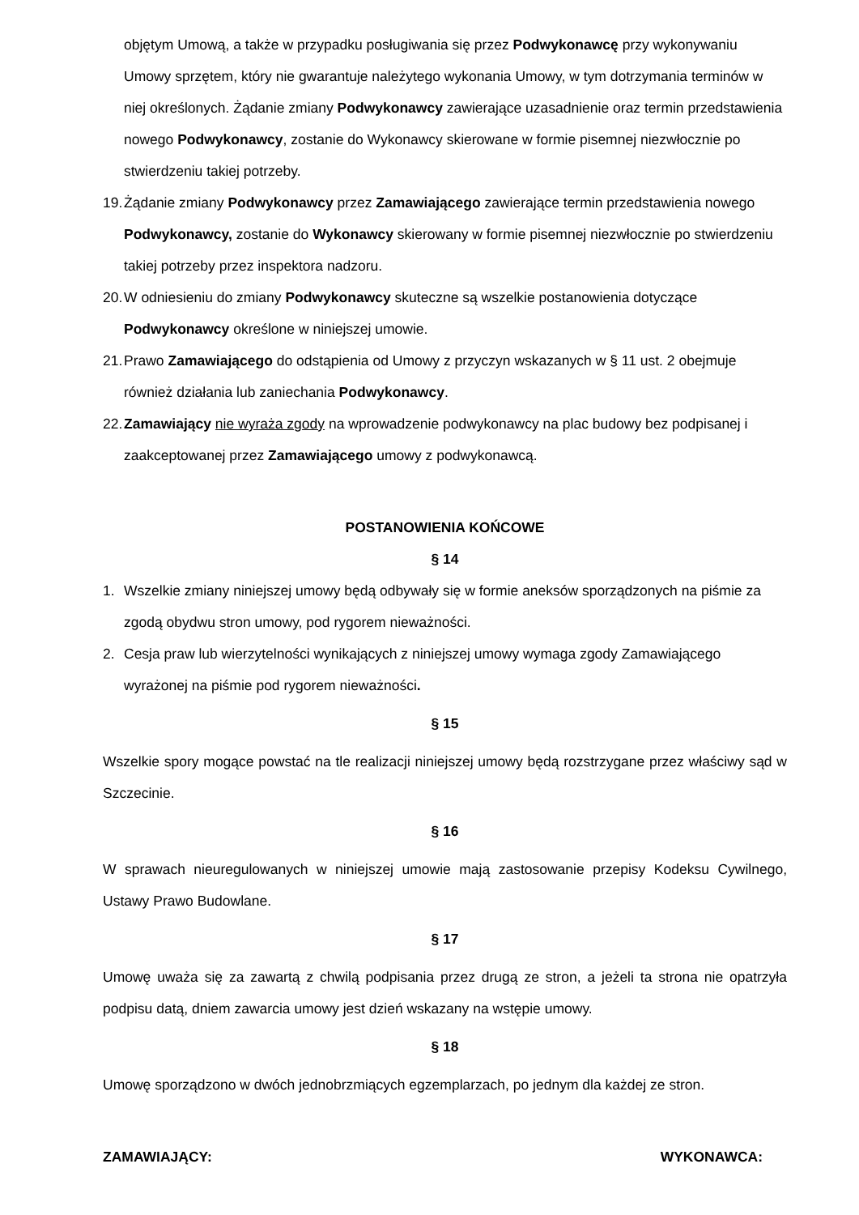objętym Umową, a także w przypadku posługiwania się przez Podwykonawcę przy wykonywaniu Umowy sprzętem, który nie gwarantuje należytego wykonania Umowy, w tym dotrzymania terminów w niej określonych. Żądanie zmiany Podwykonawcy zawierające uzasadnienie oraz termin przedstawienia nowego Podwykonawcy, zostanie do Wykonawcy skierowane w formie pisemnej niezwłocznie po stwierdzeniu takiej potrzeby.
19. Żądanie zmiany Podwykonawcy przez Zamawiającego zawierające termin przedstawienia nowego Podwykonawcy, zostanie do Wykonawcy skierowany w formie pisemnej niezwłocznie po stwierdzeniu takiej potrzeby przez inspektora nadzoru.
20. W odniesieniu do zmiany Podwykonawcy skuteczne są wszelkie postanowienia dotyczące Podwykonawcy określone w niniejszej umowie.
21. Prawo Zamawiającego do odstąpienia od Umowy z przyczyn wskazanych w § 11 ust. 2 obejmuje również działania lub zaniechania Podwykonawcy.
22. Zamawiający nie wyraża zgody na wprowadzenie podwykonawcy na plac budowy bez podpisanej i zaakceptowanej przez Zamawiającego umowy z podwykonawcą.
POSTANOWIENIA KOŃCOWE
§ 14
1. Wszelkie zmiany niniejszej umowy będą odbywały się w formie aneksów sporządzonych na piśmie za zgodą obydwu stron umowy, pod rygorem nieważności.
2. Cesja praw lub wierzytelności wynikających z niniejszej umowy wymaga zgody Zamawiającego wyrażonej na piśmie pod rygorem nieważności.
§ 15
Wszelkie spory mogące powstać na tle realizacji niniejszej umowy będą rozstrzygane przez właściwy sąd w Szczecinie.
§ 16
W sprawach nieuregulowanych w niniejszej umowie mają zastosowanie przepisy Kodeksu Cywilnego, Ustawy Prawo Budowlane.
§ 17
Umowę uważa się za zawartą z chwilą podpisania przez drugą ze stron, a jeżeli ta strona nie opatrzyła podpisu datą, dniem zawarcia umowy jest dzień wskazany na wstępie umowy.
§ 18
Umowę sporządzono w dwóch jednobrzmiących egzemplarzach, po jednym dla każdej ze stron.
ZAMAWIAJĄCY: WYKONAWCA: